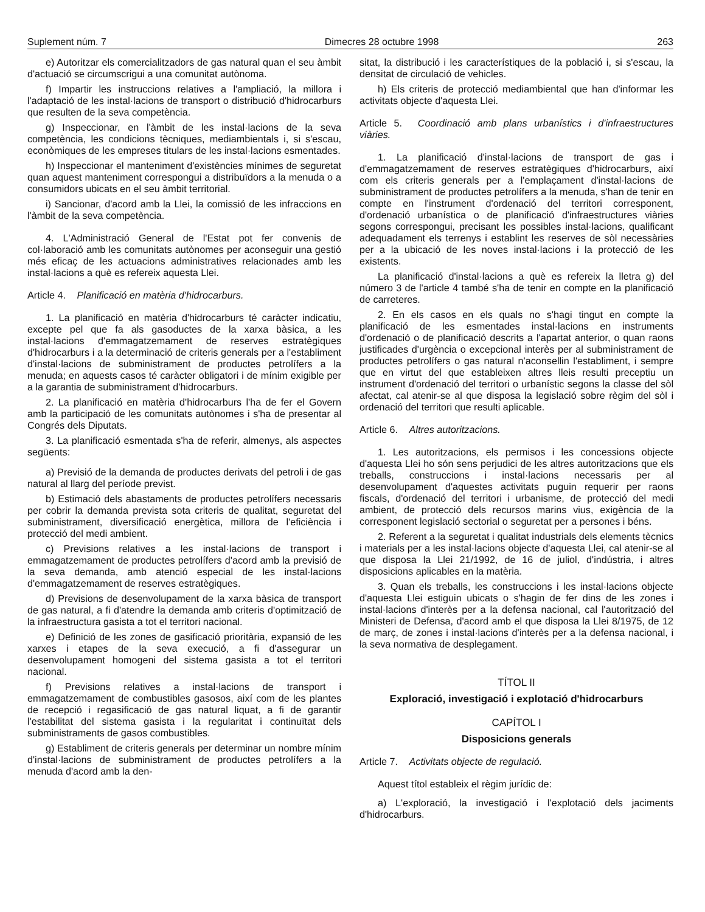Suplement núm. 7 Dimecres 28 octubre 1998 263
e) Autoritzar els comercialitzadors de gas natural quan el seu àmbit d'actuació se circumscrigui a una comunitat autònoma.
f) Impartir les instruccions relatives a l'ampliació, la millora i l'adaptació de les instal·lacions de transport o distribució d'hidrocarburs que resulten de la seva competència.
g) Inspeccionar, en l'àmbit de les instal·lacions de la seva competència, les condicions tècniques, mediambientals i, si s'escau, econòmiques de les empreses titulars de les instal·lacions esmentades.
h) Inspeccionar el manteniment d'existències mínimes de seguretat quan aquest manteniment correspongui a distribuïdors a la menuda o a consumidors ubicats en el seu àmbit territorial.
i) Sancionar, d'acord amb la Llei, la comissió de les infraccions en l'àmbit de la seva competència.
4. L'Administració General de l'Estat pot fer convenis de col·laboració amb les comunitats autònomes per aconseguir una gestió més eficaç de les actuacions administratives relacionades amb les instal·lacions a què es refereix aquesta Llei.
Article 4. Planificació en matèria d'hidrocarburs.
1. La planificació en matèria d'hidrocarburs té caràcter indicatiu, excepte pel que fa als gasoductes de la xarxa bàsica, a les instal·lacions d'emmagatzemament de reserves estratègiques d'hidrocarburs i a la determinació de criteris generals per a l'establiment d'instal·lacions de subministrament de productes petrolífers a la menuda; en aquests casos té caràcter obligatori i de mínim exigible per a la garantia de subministrament d'hidrocarburs.
2. La planificació en matèria d'hidrocarburs l'ha de fer el Govern amb la participació de les comunitats autònomes i s'ha de presentar al Congrés dels Diputats.
3. La planificació esmentada s'ha de referir, almenys, als aspectes següents:
a) Previsió de la demanda de productes derivats del petroli i de gas natural al llarg del període previst.
b) Estimació dels abastaments de productes petrolífers necessaris per cobrir la demanda prevista sota criteris de qualitat, seguretat del subministrament, diversificació energètica, millora de l'eficiència i protecció del medi ambient.
c) Previsions relatives a les instal·lacions de transport i emmagatzemament de productes petrolífers d'acord amb la previsió de la seva demanda, amb atenció especial de les instal·lacions d'emmagatzemament de reserves estratègiques.
d) Previsions de desenvolupament de la xarxa bàsica de transport de gas natural, a fi d'atendre la demanda amb criteris d'optimització de la infraestructura gasista a tot el territori nacional.
e) Definició de les zones de gasificació prioritària, expansió de les xarxes i etapes de la seva execució, a fi d'assegurar un desenvolupament homogeni del sistema gasista a tot el territori nacional.
f) Previsions relatives a instal·lacions de transport i emmagatzemament de combustibles gasosos, així com de les plantes de recepció i regasificació de gas natural liquat, a fi de garantir l'estabilitat del sistema gasista i la regularitat i continuïtat dels subministraments de gasos combustibles.
g) Establiment de criteris generals per determinar un nombre mínim d'instal·lacions de subministrament de productes petrolífers a la menuda d'acord amb la den-
sitat, la distribució i les característiques de la població i, si s'escau, la densitat de circulació de vehicles.
h) Els criteris de protecció mediambiental que han d'informar les activitats objecte d'aquesta Llei.
Article 5. Coordinació amb plans urbanístics i d'infraestructures viàries.
1. La planificació d'instal·lacions de transport de gas i d'emmagatzemament de reserves estratègiques d'hidrocarburs, així com els criteris generals per a l'emplaçament d'instal·lacions de subministrament de productes petrolífers a la menuda, s'han de tenir en compte en l'instrument d'ordenació del territori corresponent, d'ordenació urbanística o de planificació d'infraestructures viàries segons correspongui, precisant les possibles instal·lacions, qualificant adequadament els terrenys i establint les reserves de sòl necessàries per a la ubicació de les noves instal·lacions i la protecció de les existents.
La planificació d'instal·lacions a què es refereix la lletra g) del número 3 de l'article 4 també s'ha de tenir en compte en la planificació de carreteres.
2. En els casos en els quals no s'hagi tingut en compte la planificació de les esmentades instal·lacions en instruments d'ordenació o de planificació descrits a l'apartat anterior, o quan raons justificades d'urgència o excepcional interès per al subministrament de productes petrolífers o gas natural n'aconsellin l'establiment, i sempre que en virtut del que estableixen altres lleis resulti preceptiu un instrument d'ordenació del territori o urbanístic segons la classe del sòl afectat, cal atenir-se al que disposa la legislació sobre règim del sòl i ordenació del territori que resulti aplicable.
Article 6. Altres autoritzacions.
1. Les autoritzacions, els permisos i les concessions objecte d'aquesta Llei ho són sens perjudici de les altres autoritzacions que els treballs, construccions i instal·lacions necessaris per al desenvolupament d'aquestes activitats puguin requerir per raons fiscals, d'ordenació del territori i urbanisme, de protecció del medi ambient, de protecció dels recursos marins vius, exigència de la corresponent legislació sectorial o seguretat per a persones i béns.
2. Referent a la seguretat i qualitat industrials dels elements tècnics i materials per a les instal·lacions objecte d'aquesta Llei, cal atenir-se al que disposa la Llei 21/1992, de 16 de juliol, d'indústria, i altres disposicions aplicables en la matèria.
3. Quan els treballs, les construccions i les instal·lacions objecte d'aquesta Llei estiguin ubicats o s'hagin de fer dins de les zones i instal·lacions d'interès per a la defensa nacional, cal l'autorització del Ministeri de Defensa, d'acord amb el que disposa la Llei 8/1975, de 12 de març, de zones i instal·lacions d'interès per a la defensa nacional, i la seva normativa de desplegament.
TÍTOL II
Exploració, investigació i explotació d'hidrocarburs
CAPÍTOL I
Disposicions generals
Article 7. Activitats objecte de regulació.
Aquest títol estableix el règim jurídic de:
a) L'exploració, la investigació i l'explotació dels jaciments d'hidrocarburs.